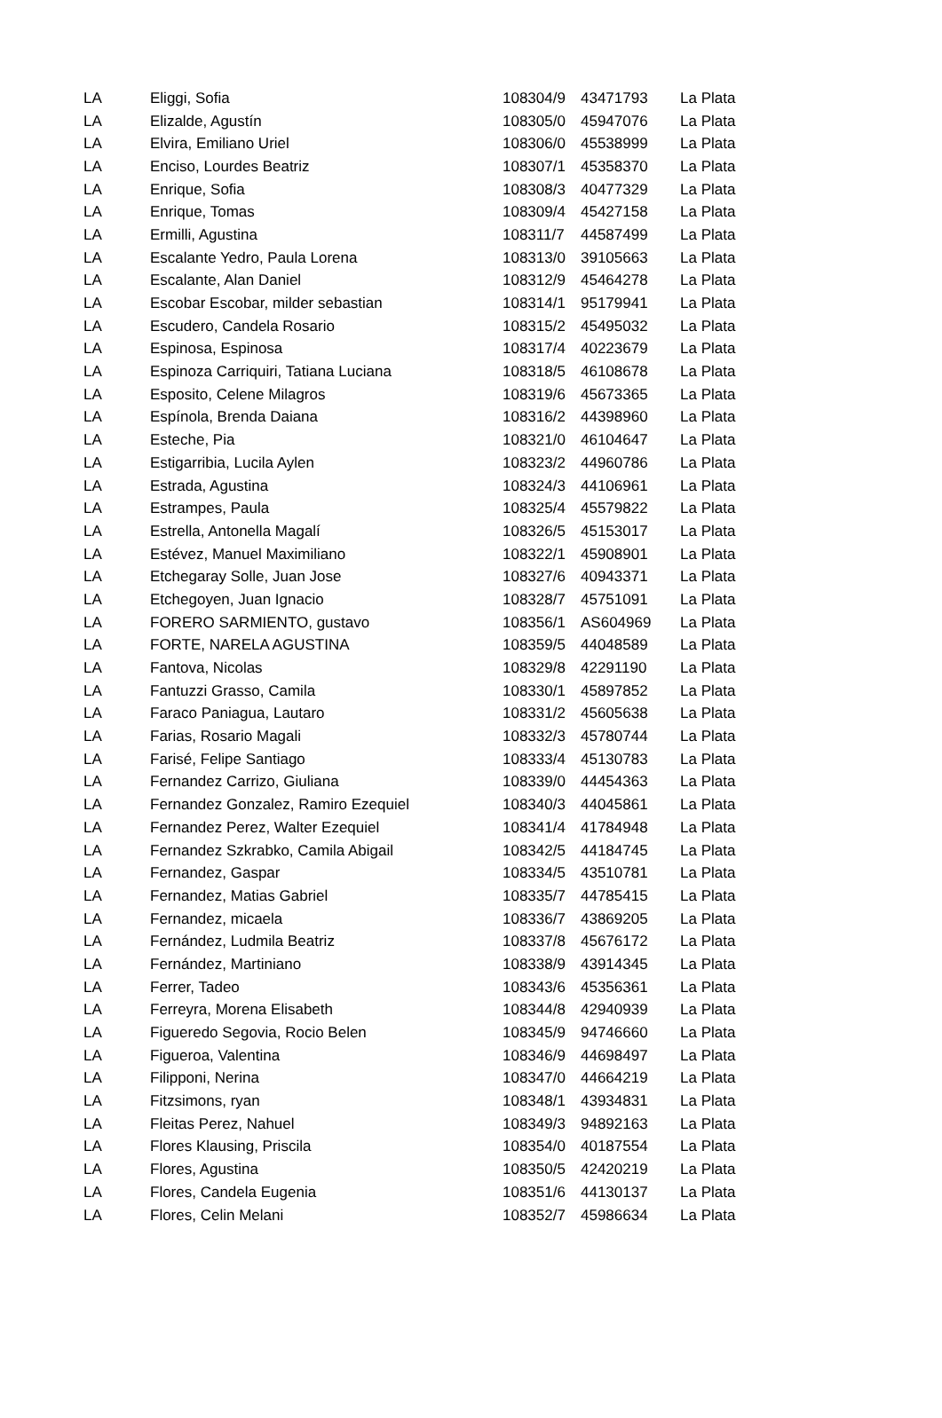| LA | Eliggi, Sofia | 108304/9 | 43471793 | La Plata |
| LA | Elizalde, Agustín | 108305/0 | 45947076 | La Plata |
| LA | Elvira, Emiliano Uriel | 108306/0 | 45538999 | La Plata |
| LA | Enciso, Lourdes Beatriz | 108307/1 | 45358370 | La Plata |
| LA | Enrique, Sofia | 108308/3 | 40477329 | La Plata |
| LA | Enrique, Tomas | 108309/4 | 45427158 | La Plata |
| LA | Ermilli, Agustina | 108311/7 | 44587499 | La Plata |
| LA | Escalante Yedro, Paula Lorena | 108313/0 | 39105663 | La Plata |
| LA | Escalante, Alan Daniel | 108312/9 | 45464278 | La Plata |
| LA | Escobar Escobar, milder sebastian | 108314/1 | 95179941 | La Plata |
| LA | Escudero, Candela Rosario | 108315/2 | 45495032 | La Plata |
| LA | Espinosa, Espinosa | 108317/4 | 40223679 | La Plata |
| LA | Espinoza Carriquiri, Tatiana Luciana | 108318/5 | 46108678 | La Plata |
| LA | Esposito, Celene Milagros | 108319/6 | 45673365 | La Plata |
| LA | Espínola, Brenda Daiana | 108316/2 | 44398960 | La Plata |
| LA | Esteche, Pia | 108321/0 | 46104647 | La Plata |
| LA | Estigarribia, Lucila Aylen | 108323/2 | 44960786 | La Plata |
| LA | Estrada, Agustina | 108324/3 | 44106961 | La Plata |
| LA | Estrampes, Paula | 108325/4 | 45579822 | La Plata |
| LA | Estrella, Antonella Magalí | 108326/5 | 45153017 | La Plata |
| LA | Estévez, Manuel Maximiliano | 108322/1 | 45908901 | La Plata |
| LA | Etchegaray Solle, Juan Jose | 108327/6 | 40943371 | La Plata |
| LA | Etchegoyen, Juan Ignacio | 108328/7 | 45751091 | La Plata |
| LA | FORERO SARMIENTO, gustavo | 108356/1 | AS604969 | La Plata |
| LA | FORTE, NARELA AGUSTINA | 108359/5 | 44048589 | La Plata |
| LA | Fantova, Nicolas | 108329/8 | 42291190 | La Plata |
| LA | Fantuzzi Grasso, Camila | 108330/1 | 45897852 | La Plata |
| LA | Faraco Paniagua, Lautaro | 108331/2 | 45605638 | La Plata |
| LA | Farias, Rosario Magali | 108332/3 | 45780744 | La Plata |
| LA | Farisé, Felipe Santiago | 108333/4 | 45130783 | La Plata |
| LA | Fernandez Carrizo, Giuliana | 108339/0 | 44454363 | La Plata |
| LA | Fernandez Gonzalez, Ramiro Ezequiel | 108340/3 | 44045861 | La Plata |
| LA | Fernandez Perez, Walter Ezequiel | 108341/4 | 41784948 | La Plata |
| LA | Fernandez Szkrabko, Camila Abigail | 108342/5 | 44184745 | La Plata |
| LA | Fernandez, Gaspar | 108334/5 | 43510781 | La Plata |
| LA | Fernandez, Matias Gabriel | 108335/7 | 44785415 | La Plata |
| LA | Fernandez, micaela | 108336/7 | 43869205 | La Plata |
| LA | Fernández, Ludmila Beatriz | 108337/8 | 45676172 | La Plata |
| LA | Fernández, Martiniano | 108338/9 | 43914345 | La Plata |
| LA | Ferrer, Tadeo | 108343/6 | 45356361 | La Plata |
| LA | Ferreyra, Morena Elisabeth | 108344/8 | 42940939 | La Plata |
| LA | Figueredo Segovia, Rocio Belen | 108345/9 | 94746660 | La Plata |
| LA | Figueroa, Valentina | 108346/9 | 44698497 | La Plata |
| LA | Filipponi, Nerina | 108347/0 | 44664219 | La Plata |
| LA | Fitzsimons, ryan | 108348/1 | 43934831 | La Plata |
| LA | Fleitas Perez, Nahuel | 108349/3 | 94892163 | La Plata |
| LA | Flores Klausing, Priscila | 108354/0 | 40187554 | La Plata |
| LA | Flores, Agustina | 108350/5 | 42420219 | La Plata |
| LA | Flores, Candela Eugenia | 108351/6 | 44130137 | La Plata |
| LA | Flores, Celin Melani | 108352/7 | 45986634 | La Plata |